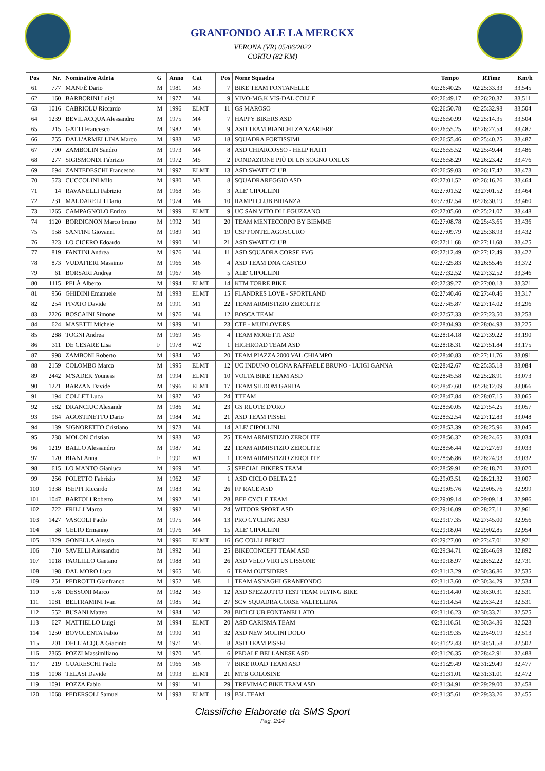GRANFONDO ALE LA MERCKX
VERONA (VR) 05/06/2022
CORTO (82 KM)
| Pos | Nr. | Nominativo Atleta | G | Anno | Cat | Pos | Nome Squadra | Tempo | RTime | Km/h |
| --- | --- | --- | --- | --- | --- | --- | --- | --- | --- | --- |
| 61 | 777 | MANFÈ Dario | M | 1981 | M3 | 7 | BIKE TEAM FONTANELLE | 02:26:40.25 | 02:25:33.33 | 33,545 |
| 62 | 160 | BARBORINI Luigi | M | 1977 | M4 | 9 | VIVO-MG.K VIS-DAL COLLE | 02:26:49.17 | 02:26:20.37 | 33,511 |
| 63 | 1016 | CABRIOLU Riccardo | M | 1996 | ELMT | 11 | GS MAROSO | 02:26:50.78 | 02:25:32.98 | 33,504 |
| 64 | 1239 | BEVILACQUA Alessandro | M | 1975 | M4 | 7 | HAPPY BIKERS ASD | 02:26:50.99 | 02:25:14.35 | 33,504 |
| 65 | 215 | GATTI Francesco | M | 1982 | M3 | 9 | ASD TEAM BIANCHI ZANZARIERE | 02:26:55.25 | 02:26:27.54 | 33,487 |
| 66 | 755 | DALL'ARMELLINA Marco | M | 1983 | M2 | 18 | SQUADRA FORTISSIMI | 02:26:55.46 | 02:25:40.25 | 33,487 |
| 67 | 790 | ZAMBOLIN Sandro | M | 1973 | M4 | 8 | ASD CHIARCOSSO - HELP HAITI | 02:26:55.52 | 02:25:49.44 | 33,486 |
| 68 | 277 | SIGISMONDI Fabrizio | M | 1972 | M5 | 2 | FONDAZIONE PIÙ DI UN SOGNO ONLUS | 02:26:58.29 | 02:26:23.42 | 33,476 |
| 69 | 694 | ZANTEDESCHI Francesco | M | 1997 | ELMT | 13 | ASD SWATT CLUB | 02:26:59.03 | 02:26:17.42 | 33,473 |
| 70 | 573 | CUCCOLINI Milo | M | 1980 | M3 | 8 | SQUADRAREGGIO ASD | 02:27:01.52 | 02:26:16.26 | 33,464 |
| 71 | 14 | RAVANELLI Fabrizio | M | 1968 | M5 | 3 | ALE' CIPOLLINI | 02:27:01.52 | 02:27:01.52 | 33,464 |
| 72 | 231 | MALDARELLI Dario | M | 1974 | M4 | 10 | RAMPI CLUB BRIANZA | 02:27:02.54 | 02:26:30.19 | 33,460 |
| 73 | 1265 | CAMPAGNOLO Enrico | M | 1999 | ELMT | 9 | UC SAN VITO DI LEGUZZANO | 02:27:05.60 | 02:25:21.07 | 33,448 |
| 74 | 1120 | BORDIGNON Marco bruno | M | 1992 | M1 | 20 | TEAM MENTECORPO BY BIEMME | 02:27:08.78 | 02:25:43.65 | 33,436 |
| 75 | 958 | SANTINI Giovanni | M | 1989 | M1 | 19 | CSP PONTELAGOSCURO | 02:27:09.79 | 02:25:38.93 | 33,432 |
| 76 | 323 | LO CICERO Edoardo | M | 1990 | M1 | 21 | ASD SWATT CLUB | 02:27:11.68 | 02:27:11.68 | 33,425 |
| 77 | 819 | FANTINI Andrea | M | 1976 | M4 | 11 | ASD SQUADRA CORSE FVG | 02:27:12.49 | 02:27:12.49 | 33,422 |
| 78 | 873 | VUDAFIERI Massimo | M | 1966 | M6 | 4 | ASD TEAM DNA CASTEO | 02:27:25.83 | 02:26:55.46 | 33,372 |
| 79 | 61 | BORSARI Andrea | M | 1967 | M6 | 5 | ALE' CIPOLLINI | 02:27:32.52 | 02:27:32.52 | 33,346 |
| 80 | 1115 | PELÀ Alberto | M | 1994 | ELMT | 14 | KTM TORRE BIKE | 02:27:39.27 | 02:27:00.13 | 33,321 |
| 81 | 956 | GHIDINI Emanuele | M | 1993 | ELMT | 15 | FLANDRES LOVE - SPORTLAND | 02:27:40.46 | 02:27:40.46 | 33,317 |
| 82 | 254 | PIVATO Davide | M | 1991 | M1 | 22 | TEAM ARMISTIZIO ZEROLITE | 02:27:45.87 | 02:27:14.02 | 33,296 |
| 83 | 2226 | BOSCAINI Simone | M | 1976 | M4 | 12 | BOSCA TEAM | 02:27:57.33 | 02:27:23.50 | 33,253 |
| 84 | 624 | MASETTI Michele | M | 1989 | M1 | 23 | CTE - MUDLOVERS | 02:28:04.93 | 02:28:04.93 | 33,225 |
| 85 | 288 | TOGNI Andrea | M | 1969 | M5 | 4 | TEAM MORETTI ASD | 02:28:14.18 | 02:27:39.22 | 33,190 |
| 86 | 311 | DE CESARE Lisa | F | 1978 | W2 | 1 | HIGHROAD TEAM ASD | 02:28:18.31 | 02:27:51.84 | 33,175 |
| 87 | 998 | ZAMBONI Roberto | M | 1984 | M2 | 20 | TEAM PIAZZA 2000 VAL CHIAMPO | 02:28:40.83 | 02:27:11.76 | 33,091 |
| 88 | 2159 | COLOMBO Marco | M | 1995 | ELMT | 12 | UC INDUNO OLONA RAFFAELE BRUNO - LUIGI GANNA | 02:28:42.67 | 02:25:35.18 | 33,084 |
| 89 | 2442 | M'SADEK Youness | M | 1994 | ELMT | 10 | VOLTA BIKE TEAM ASD | 02:28:45.58 | 02:25:28.91 | 33,073 |
| 90 | 1221 | BARZAN Davide | M | 1996 | ELMT | 17 | TEAM SILDOM GARDA | 02:28:47.60 | 02:28:12.09 | 33,066 |
| 91 | 194 | COLLET Luca | M | 1987 | M2 | 24 | TTEAM | 02:28:47.84 | 02:28:07.15 | 33,065 |
| 92 | 582 | DRANCIUC Alexandr | M | 1986 | M2 | 23 | GS RUOTE D'ORO | 02:28:50.05 | 02:27:54.25 | 33,057 |
| 93 | 964 | AGOSTINETTO Dario | M | 1984 | M2 | 21 | ASD TEAM PISSEI | 02:28:52.54 | 02:27:12.83 | 33,048 |
| 94 | 139 | SIGNORETTO Cristiano | M | 1973 | M4 | 14 | ALE' CIPOLLINI | 02:28:53.39 | 02:28:25.96 | 33,045 |
| 95 | 238 | MOLON Cristian | M | 1983 | M2 | 25 | TEAM ARMISTIZIO ZEROLITE | 02:28:56.32 | 02:28:24.65 | 33,034 |
| 96 | 1219 | BALLO Alessandro | M | 1987 | M2 | 22 | TEAM ARMISTIZIO ZEROLITE | 02:28:56.44 | 02:27:27.69 | 33,033 |
| 97 | 170 | BIANI Anna | F | 1991 | W1 | 1 | TEAM ARMISTIZIO ZEROLITE | 02:28:56.86 | 02:28:24.93 | 33,032 |
| 98 | 615 | LO MANTO Gianluca | M | 1969 | M5 | 5 | SPECIAL BIKERS TEAM | 02:28:59.91 | 02:28:18.70 | 33,020 |
| 99 | 256 | POLETTO Fabrizio | M | 1962 | M7 | 1 | ASD CICLO DELTA 2.0 | 02:29:03.51 | 02:28:21.32 | 33,007 |
| 100 | 1338 | ISEPPI Riccardo | M | 1983 | M2 | 26 | FP RACE ASD | 02:29:05.76 | 02:29:05.76 | 32,999 |
| 101 | 1047 | BARTOLI Roberto | M | 1992 | M1 | 28 | BEE CYCLE TEAM | 02:29:09.14 | 02:29:09.14 | 32,986 |
| 102 | 722 | FRILLI Marco | M | 1992 | M1 | 24 | WITOOR SPORT ASD | 02:29:16.09 | 02:28:27.11 | 32,961 |
| 103 | 1427 | VASCOLI Paolo | M | 1975 | M4 | 13 | PRO CYCLING ASD | 02:29:17.35 | 02:27:45.00 | 32,956 |
| 104 | 38 | GELIO Ermanno | M | 1976 | M4 | 15 | ALE' CIPOLLINI | 02:29:18.04 | 02:29:02.85 | 32,954 |
| 105 | 1329 | GONELLA Alessio | M | 1996 | ELMT | 16 | GC COLLI BERICI | 02:29:27.00 | 02:27:47.01 | 32,921 |
| 106 | 710 | SAVELLI Alessandro | M | 1992 | M1 | 25 | BIKECONCEPT TEAM ASD | 02:29:34.71 | 02:28:46.69 | 32,892 |
| 107 | 1018 | PAOLILLO Gaetano | M | 1988 | M1 | 26 | ASD VELO VIRTUS LISSONE | 02:30:18.97 | 02:28:52.22 | 32,731 |
| 108 | 198 | DAL MORO Luca | M | 1965 | M6 | 6 | TEAM OUTSIDERS | 02:31:13.29 | 02:30:36.86 | 32,535 |
| 109 | 251 | PEDROTTI Gianfranco | M | 1952 | M8 | 1 | TEAM ASNAGHI GRANFONDO | 02:31:13.60 | 02:30:34.29 | 32,534 |
| 110 | 578 | DESSONI Marco | M | 1982 | M3 | 12 | ASD SPEZZOTTO TEST TEAM FLYING BIKE | 02:31:14.40 | 02:30:30.31 | 32,531 |
| 111 | 1081 | BELTRAMINI Ivan | M | 1985 | M2 | 27 | SCV SQUADRA CORSE VALTELLINA | 02:31:14.54 | 02:29:34.23 | 32,531 |
| 112 | 552 | BUSANI Matteo | M | 1984 | M2 | 28 | BICI CLUB FONTANELLATO | 02:31:16.23 | 02:30:33.71 | 32,525 |
| 113 | 627 | MATTIELLO Luigi | M | 1994 | ELMT | 20 | ASD CARISMA TEAM | 02:31:16.51 | 02:30:34.36 | 32,523 |
| 114 | 1250 | BOVOLENTA Fabio | M | 1990 | M1 | 32 | ASD NEW MOLINI DOLO | 02:31:19.35 | 02:29:49.19 | 32,513 |
| 115 | 201 | DELL'ACQUA Giacinto | M | 1971 | M5 | 8 | ASD TEAM PISSEI | 02:31:22.43 | 02:30:51.58 | 32,502 |
| 116 | 2365 | POZZI Massimiliano | M | 1970 | M5 | 6 | PEDALE BELLANESE ASD | 02:31:26.35 | 02:28:42.91 | 32,488 |
| 117 | 219 | GUARESCHI Paolo | M | 1966 | M6 | 7 | BIKE ROAD TEAM ASD | 02:31:29.49 | 02:31:29.49 | 32,477 |
| 118 | 1098 | TELASI Davide | M | 1993 | ELMT | 21 | MTB GOLOSINE | 02:31:31.01 | 02:31:31.01 | 32,472 |
| 119 | 1091 | POZZA Fabio | M | 1991 | M1 | 29 | TREVIMAC BIKE TEAM ASD | 02:31:34.91 | 02:29:29.00 | 32,458 |
| 120 | 1068 | PEDERSOLI Samuel | M | 1993 | ELMT | 19 | B3L TEAM | 02:31:35.61 | 02:29:33.26 | 32,455 |
Classifiche Elaborate da SMS Sport
Pag. 2/14